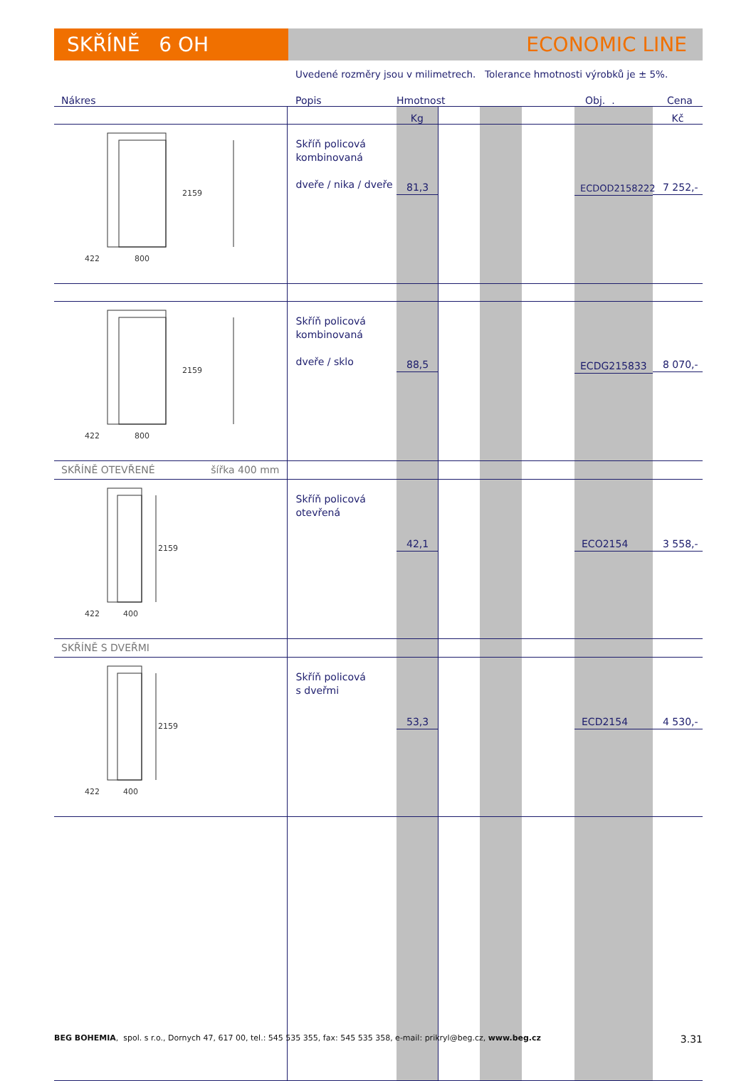SKŘÍNĚ 6 OH ECONOMIC LINE
Uvedené rozměry jsou v milimetrech. Tolerance hmotnosti výrobků je ± 5%.
| Nákres | Popis | Hmotnost | | | | Obj. . | Cena |
| --- | --- | --- | --- | --- | --- | --- | --- |
| | | Kg | | | | | Kč |
| 2159 422 800 | Skříň policová kombinovaná dveře / nika / dveře | 81,3 | | | | ECDOD2158222 | 7 252,- |
| 2159 422 800 | Skříň policová kombinovaná dveře / sklo | 88,5 | | | | ECDG215833 | 8 070,- |
| SKŘÍNĚ OTEVŘENÉ šířka 400 mm | | | | | | | |
| 2159 422 400 | Skříň policová otevřená | 42,1 | | | | ECO2154 | 3 558,- |
| SKŘÍNĚ S DVEŘMI | | | | | | | |
| 2159 422 400 | Skříň policová s dveřmi | 53,3 | | | | ECD2154 | 4 530,- |
BEG BOHEMIA, spol. s r.o., Dornych 47, 617 00, tel.: 545 535 355, fax: 545 535 358, e-mail: prikryl@beg.cz, www.beg.cz 3.31